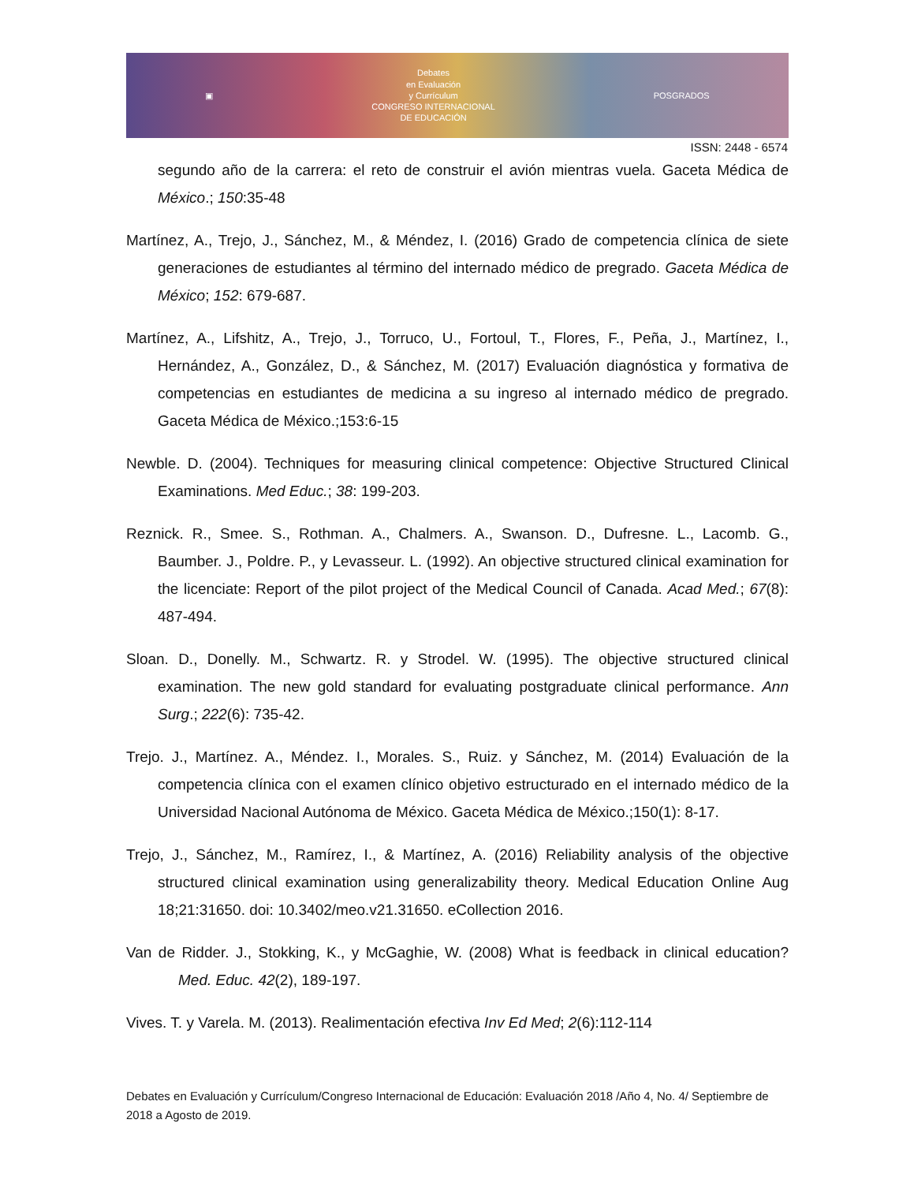▣
Debates
en Evaluación
y Currículum
CONGRESO INTERNACIONAL
DE EDUCACIÓN
POSGRADOS
ISSN: 2448 - 6574
segundo año de la carrera: el reto de construir el avión mientras vuela. Gaceta Médica de México.; 150:35-48
Martínez, A., Trejo, J., Sánchez, M., & Méndez, I. (2016) Grado de competencia clínica de siete generaciones de estudiantes al término del internado médico de pregrado. Gaceta Médica de México; 152: 679-687.
Martínez, A., Lifshitz, A., Trejo, J., Torruco, U., Fortoul, T., Flores, F., Peña, J., Martínez, I., Hernández, A., González, D., & Sánchez, M. (2017) Evaluación diagnóstica y formativa de competencias en estudiantes de medicina a su ingreso al internado médico de pregrado. Gaceta Médica de México.;153:6-15
Newble. D. (2004). Techniques for measuring clinical competence: Objective Structured Clinical Examinations. Med Educ.; 38: 199-203.
Reznick. R., Smee. S., Rothman. A., Chalmers. A., Swanson. D., Dufresne. L., Lacomb. G., Baumber. J., Poldre. P., y Levasseur. L. (1992). An objective structured clinical examination for the licenciate: Report of the pilot project of the Medical Council of Canada. Acad Med.; 67(8): 487-494.
Sloan. D., Donelly. M., Schwartz. R. y Strodel. W. (1995). The objective structured clinical examination. The new gold standard for evaluating postgraduate clinical performance. Ann Surg.; 222(6): 735-42.
Trejo. J., Martínez. A., Méndez. I., Morales. S., Ruiz. y Sánchez, M. (2014) Evaluación de la competencia clínica con el examen clínico objetivo estructurado en el internado médico de la Universidad Nacional Autónoma de México. Gaceta Médica de México.;150(1): 8-17.
Trejo, J., Sánchez, M., Ramírez, I., & Martínez, A. (2016) Reliability analysis of the objective structured clinical examination using generalizability theory. Medical Education Online Aug 18;21:31650. doi: 10.3402/meo.v21.31650. eCollection 2016.
Van de Ridder. J., Stokking, K., y McGaghie, W. (2008) What is feedback in clinical education? Med. Educ. 42(2), 189-197.
Vives. T. y Varela. M. (2013). Realimentación efectiva Inv Ed Med; 2(6):112-114
Debates en Evaluación y Currículum/Congreso Internacional de Educación: Evaluación 2018 /Año 4, No. 4/ Septiembre de 2018 a Agosto de 2019.